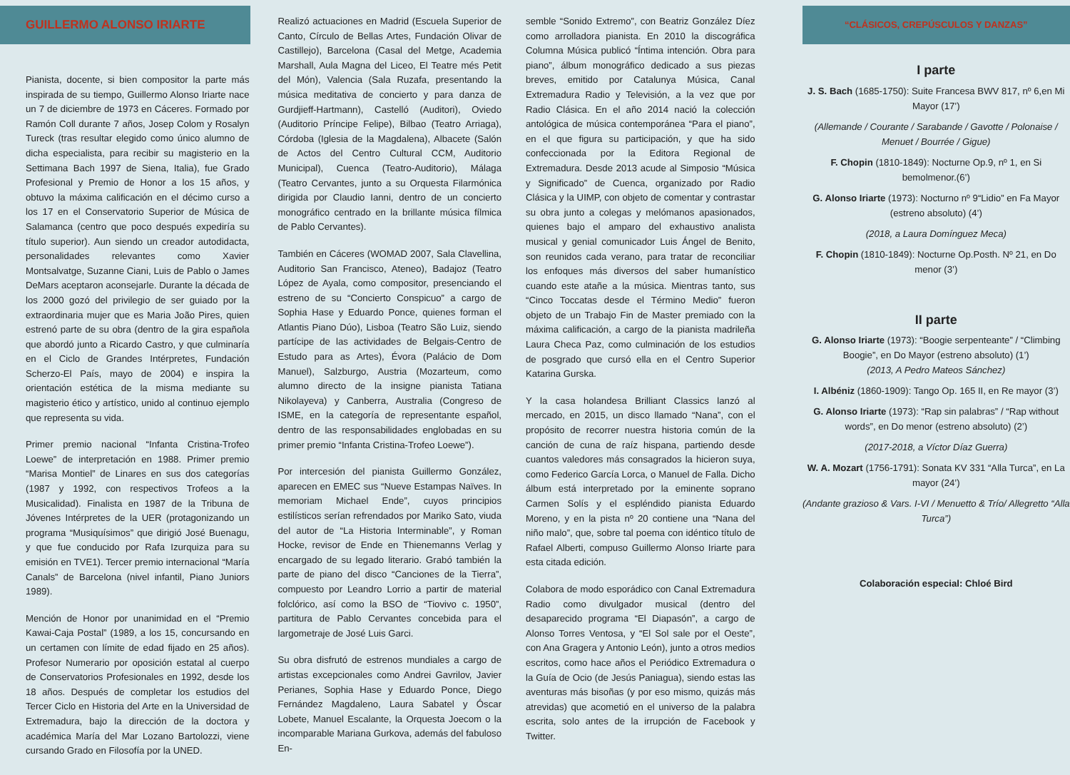GUILLERMO ALONSO IRIARTE
Pianista, docente, si bien compositor la parte más inspirada de su tiempo, Guillermo Alonso Iriarte nace un 7 de diciembre de 1973 en Cáceres. Formado por Ramón Coll durante 7 años, Josep Colom y Rosalyn Tureck (tras resultar elegido como único alumno de dicha especialista, para recibir su magisterio en la Settimana Bach 1997 de Siena, Italia), fue Grado Profesional y Premio de Honor a los 15 años, y obtuvo la máxima calificación en el décimo curso a los 17 en el Conservatorio Superior de Música de Salamanca (centro que poco después expediría su título superior). Aun siendo un creador autodidacta, personalidades relevantes como Xavier Montsalvatge, Suzanne Ciani, Luis de Pablo o James DeMars aceptaron aconsejarle. Durante la década de los 2000 gozó del privilegio de ser guiado por la extraordinaria mujer que es Maria João Pires, quien estrenó parte de su obra (dentro de la gira española que abordó junto a Ricardo Castro, y que culminaría en el Ciclo de Grandes Intérpretes, Fundación Scherzo-El País, mayo de 2004) e inspira la orientación estética de la misma mediante su magisterio ético y artístico, unido al continuo ejemplo que representa su vida.
Primer premio nacional “Infanta Cristina-Trofeo Loewe” de interpretación en 1988. Primer premio “Marisa Montiel” de Linares en sus dos categorías (1987 y 1992, con respectivos Trofeos a la Musicalidad). Finalista en 1987 de la Tribuna de Jóvenes Intérpretes de la UER (protagonizando un programa “Musiquísimos” que dirigió José Buenagu, y que fue conducido por Rafa Izurquiza para su emisión en TVE1). Tercer premio internacional “María Canals” de Barcelona (nivel infantil, Piano Juniors 1989).
Mención de Honor por unanimidad en el “Premio Kawai-Caja Postal” (1989, a los 15, concursando en un certamen con límite de edad fijado en 25 años). Profesor Numerario por oposición estatal al cuerpo de Conservatorios Profesionales en 1992, desde los 18 años. Después de completar los estudios del Tercer Ciclo en Historia del Arte en la Universidad de Extremadura, bajo la dirección de la doctora y académica María del Mar Lozano Bartolozzi, viene cursando Grado en Filosofía por la UNED.
Realizó actuaciones en Madrid (Escuela Superior de Canto, Círculo de Bellas Artes, Fundación Olivar de Castillejo), Barcelona (Casal del Metge, Academia Marshall, Aula Magna del Liceo, El Teatre més Petit del Món), Valencia (Sala Ruzafa, presentando la música meditativa de concierto y para danza de Gurdjieff-Hartmann), Castelló (Auditori), Oviedo (Auditorio Príncipe Felipe), Bilbao (Teatro Arriaga), Córdoba (Iglesia de la Magdalena), Albacete (Salón de Actos del Centro Cultural CCM, Auditorio Municipal), Cuenca (Teatro-Auditorio), Málaga (Teatro Cervantes, junto a su Orquesta Filarmónica dirigida por Claudio Ianni, dentro de un concierto monográfico centrado en la brillante música fílmica de Pablo Cervantes).
También en Cáceres (WOMAD 2007, Sala Clavellina, Auditorio San Francisco, Ateneo), Badajoz (Teatro López de Ayala, como compositor, presenciando el estreno de su “Concierto Conspicuo” a cargo de Sophia Hase y Eduardo Ponce, quienes forman el Atlantis Piano Dúo), Lisboa (Teatro São Luiz, siendo partícipe de las actividades de Belgais-Centro de Estudo para as Artes), Évora (Palácio de Dom Manuel), Salzburgo, Austria (Mozarteum, como alumno directo de la insigne pianista Tatiana Nikolayeva) y Canberra, Australia (Congreso de ISME, en la categoría de representante español, dentro de las responsabilidades englobadas en su primer premio “Infanta Cristina-Trofeo Loewe”).
Por intercesión del pianista Guillermo González, aparecen en EMEC sus “Nueve Estampas Naïves. In memoriam Michael Ende”, cuyos principios estilísticos serían refrendados por Mariko Sato, viuda del autor de “La Historia Interminable”, y Roman Hocke, revisor de Ende en Thienemanns Verlag y encargado de su legado literario. Grabó también la parte de piano del disco “Canciones de la Tierra”, compuesto por Leandro Lorrio a partir de material folclórico, así como la BSO de “Tiovivo c. 1950”, partitura de Pablo Cervantes concebida para el largometraje de José Luis Garci.
Su obra disfrutó de estrenos mundiales a cargo de artistas excepcionales como Andrei Gavrilov, Javier Perianes, Sophia Hase y Eduardo Ponce, Diego Fernández Magdaleno, Laura Sabatel y Óscar Lobete, Manuel Escalante, la Orquesta Joecom o la incomparable Mariana Gurkova, además del fabuloso En-
semble “Sonido Extremo”, con Beatriz González Díez como arrolladora pianista. En 2010 la discográfica Columna Música publicó “Íntima intención. Obra para piano”, álbum monográfico dedicado a sus piezas breves, emitido por Catalunya Música, Canal Extremadura Radio y Televisión, a la vez que por Radio Clásica. En el año 2014 nació la colección antológica de música contemporánea “Para el piano”, en el que figura su participación, y que ha sido confeccionada por la Editora Regional de Extremadura. Desde 2013 acude al Simposio “Música y Significado” de Cuenca, organizado por Radio Clásica y la UIMP, con objeto de comentar y contrastar su obra junto a colegas y melómanos apasionados, quienes bajo el amparo del exhaustivo analista musical y genial comunicador Luis Ángel de Benito, son reunidos cada verano, para tratar de reconciliar los enfoques más diversos del saber humanístico cuando este atañe a la música. Mientras tanto, sus “Cinco Toccatas desde el Término Medio” fueron objeto de un Trabajo Fin de Master premiado con la máxima calificación, a cargo de la pianista madrileña Laura Checa Paz, como culminación de los estudios de posgrado que cursó ella en el Centro Superior Katarina Gurska.
Y la casa holandesa Brilliant Classics lanzó al mercado, en 2015, un disco llamado “Nana”, con el propósito de recorrer nuestra historia común de la canción de cuna de raíz hispana, partiendo desde cuantos valedores más consagrados la hicieron suya, como Federico García Lorca, o Manuel de Falla. Dicho álbum está interpretado por la eminente soprano Carmen Solís y el espléndido pianista Eduardo Moreno, y en la pista nº 20 contiene una “Nana del niño malo”, que, sobre tal poema con idéntico título de Rafael Alberti, compuso Guillermo Alonso Iriarte para esta citada edición.
Colabora de modo esporádico con Canal Extremadura Radio como divulgador musical (dentro del desaparecido programa “El Diapasón”, a cargo de Alonso Torres Ventosa, y “El Sol sale por el Oeste”, con Ana Gragera y Antonio León), junto a otros medios escritos, como hace años el Periódico Extremadura o la Guía de Ocio (de Jesús Paniagua), siendo estas las aventuras más bisoñas (y por eso mismo, quizás más atrevidas) que acometió en el universo de la palabra escrita, solo antes de la irrupción de Facebook y Twitter.
“CLÁSICOS, CREPÚSCULOS Y DANZAS”
I parte
J. S. Bach (1685-1750): Suite Francesa BWV 817, nº 6,en Mi Mayor (17’)
(Allemande / Courante / Sarabande / Gavotte / Polonaise / Menuet / Bourrée / Gigue)
F. Chopin (1810-1849): Nocturne Op.9, nº 1, en Si bemolmenor.(6’)
G. Alonso Iriarte (1973): Nocturno nº 9“Lidio” en Fa Mayor (estreno absoluto) (4’)
(2018, a Laura Domínguez Meca)
F. Chopin (1810-1849): Nocturne Op.Posth. Nº 21, en Do menor (3’)
II parte
G. Alonso Iriarte (1973): “Boogie serpenteante” / “Climbing Boogie”, en Do Mayor (estreno absoluto) (1’)
(2013, A Pedro Mateos Sánchez)
I. Albéniz (1860-1909): Tango Op. 165 II, en Re mayor (3’)
G. Alonso Iriarte (1973): “Rap sin palabras” / “Rap without words”, en Do menor (estreno absoluto) (2’)
(2017-2018, a Víctor Díaz Guerra)
W. A. Mozart (1756-1791): Sonata KV 331 “Alla Turca”, en La mayor (24’)
(Andante grazioso & Vars. I-VI / Menuetto & Trío/ Allegretto “Alla Turca”)
Colaboración especial: Chloé Bird